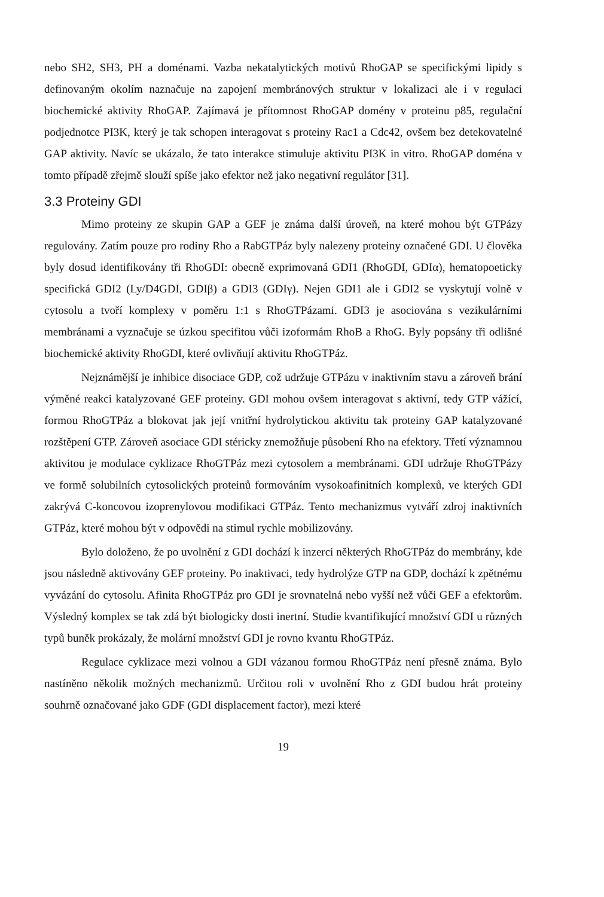nebo SH2, SH3, PH a doménami. Vazba nekatalytických motivů RhoGAP se specifickými lipidy s definovaným okolím naznačuje na zapojení membránových struktur v lokalizaci ale i v regulaci biochemické aktivity RhoGAP. Zajímavá je přítomnost RhoGAP domény v proteinu p85, regulační podjednotce PI3K, který je tak schopen interagovat s proteiny Rac1 a Cdc42, ovšem bez detekovatelné GAP aktivity. Navíc se ukázalo, že tato interakce stimuluje aktivitu PI3K in vitro. RhoGAP doména v tomto případě zřejmě slouží spíše jako efektor než jako negativní regulátor [31].
3.3 Proteiny GDI
Mimo proteiny ze skupin GAP a GEF je známa další úroveň, na které mohou být GTPázy regulovány. Zatím pouze pro rodiny Rho a RabGTPáz byly nalezeny proteiny označené GDI. U člověka byly dosud identifikovány tři RhoGDI: obecně exprimovaná GDI1 (RhoGDI, GDIα), hematopoeticky specifická GDI2 (Ly/D4GDI, GDIβ) a GDI3 (GDIγ). Nejen GDI1 ale i GDI2 se vyskytují volně v cytosolu a tvoří komplexy v poměru 1:1 s RhoGTPázami. GDI3 je asociována s vezikulárními membránami a vyznačuje se úzkou specifitou vůči izoformám RhoB a RhoG. Byly popsány tři odlišné biochemické aktivity RhoGDI, které ovlivňují aktivitu RhoGTPáz.
Nejznámější je inhibice disociace GDP, což udržuje GTPázu v inaktivním stavu a zároveň brání výměné reakci katalyzované GEF proteiny. GDI mohou ovšem interagovat s aktivní, tedy GTP vážící, formou RhoGTPáz a blokovat jak její vnitřní hydrolytickou aktivitu tak proteiny GAP katalyzované rozštěpení GTP. Zároveň asociace GDI stéricky znemožňuje působení Rho na efektory. Třetí významnou aktivitou je modulace cyklizace RhoGTPáz mezi cytosolem a membránami. GDI udržuje RhoGTPázy ve formě solubilních cytosolických proteinů formováním vysokoafinitních komplexů, ve kterých GDI zakrývá C-koncovou izoprenylovou modifikaci GTPáz. Tento mechanizmus vytváří zdroj inaktivních GTPáz, které mohou být v odpovědi na stimul rychle mobilizovány.
Bylo doloženo, že po uvolnění z GDI dochází k inzerci některých RhoGTPáz do membrány, kde jsou následně aktivovány GEF proteiny. Po inaktivaci, tedy hydrolýze GTP na GDP, dochází k zpětnému vyvázání do cytosolu. Afinita RhoGTPáz pro GDI je srovnatelná nebo vyšší než vůči GEF a efektorům. Výsledný komplex se tak zdá být biologicky dosti inertní. Studie kvantifikující množství GDI u různých typů buněk prokázaly, že molární množství GDI je rovno kvantu RhoGTPáz.
Regulace cyklizace mezi volnou a GDI vázanou formou RhoGTPáz není přesně známa. Bylo nastíněno několik možných mechanizmů. Určitou roli v uvolnění Rho z GDI budou hrát proteiny souhrně označované jako GDF (GDI displacement factor), mezi které
19